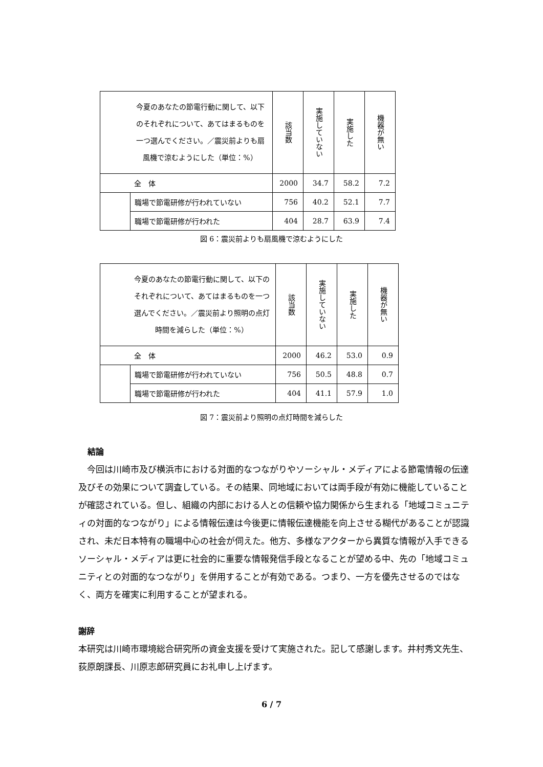| 今夏のあなたの節電行動に関して、以下のそれぞれについて、あてはまるものを一つ選んでください。／震災前よりも扇風機で涼むようにした（単位：%） | | 該当数 | 実施していない | 実施した | 機器が無い |
| --- | --- | --- | --- | --- | --- |
| 全 体 | | 2000 | 34.7 | 58.2 | 7.2 |
| | 職場で節電研修が行われていない | 756 | 40.2 | 52.1 | 7.7 |
| | 職場で節電研修が行われた | 404 | 28.7 | 63.9 | 7.4 |
図 6：震災前よりも扇風機で涼むようにした
| 今夏のあなたの節電行動に関して、以下のそれぞれについて、あてはまるものを一つ選んでください。／震災前より照明の点灯時間を減らした（単位：%） | | 該当数 | 実施していない | 実施した | 機器が無い |
| --- | --- | --- | --- | --- | --- |
| 全 体 | | 2000 | 46.2 | 53.0 | 0.9 |
| | 職場で節電研修が行われていない | 756 | 50.5 | 48.8 | 0.7 |
| | 職場で節電研修が行われた | 404 | 41.1 | 57.9 | 1.0 |
図 7：震災前より照明の点灯時間を減らした
結論
今回は川崎市及び横浜市における対面的なつながりやソーシャル・メディアによる節電情報の伝達及びその効果について調査している。その結果、同地域においては両手段が有効に機能していることが確認されている。但し、組織の内部における人との信頼や協力関係から生まれる「地域コミュニティの対面的なつながり」による情報伝達は今後更に情報伝達機能を向上させる糊代があることが認識され、未だ日本特有の職場中心の社会が伺えた。他方、多様なアクターから異質な情報が入手できるソーシャル・メディアは更に社会的に重要な情報発信手段となることが望める中、先の「地域コミュニティとの対面的なつながり」を併用することが有効である。つまり、一方を優先させるのではなく、両方を確実に利用することが望まれる。
謝辞
本研究は川崎市環境総合研究所の資金支援を受けて実施された。記して感謝します。井村秀文先生、荻原朗課長、川原志郎研究員にお礼申し上げます。
6 / 7